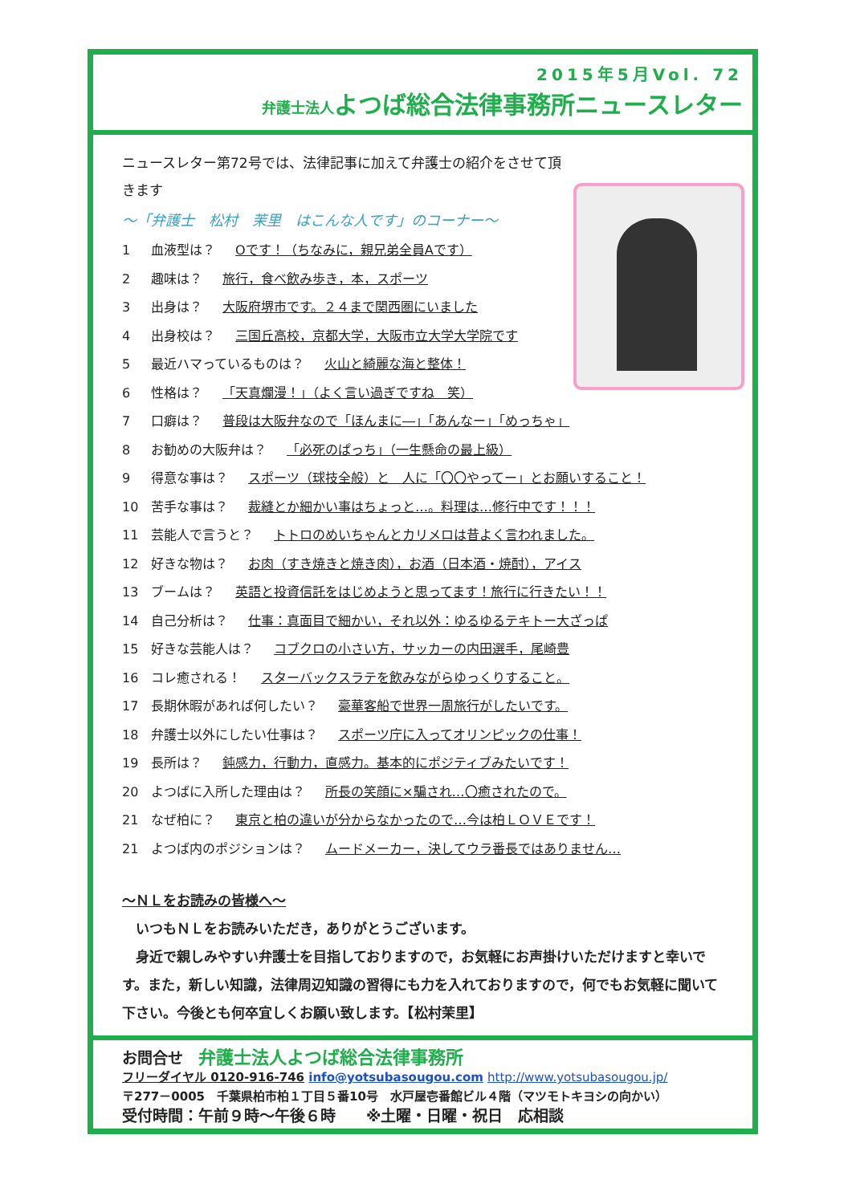2015年5月Vol. 72
弁護士法人よつば総合法律事務所ニュースレター
ニュースレター第72号では、法律記事に加えて弁護士の紹介をさせて頂きます
～「弁護士　松村　茉里　はこんな人です」のコーナー～
1 血液型は？ Oです！（ちなみに，親兄弟全員Aです）
2 趣味は？ 旅行，食べ飲み歩き，本，スポーツ
3 出身は？ 大阪府堺市です。２４まで関西圏にいました
4 出身校は？ 三国丘高校，京都大学，大阪市立大学大学院です
5 最近ハマっているものは？ 火山と綺麗な海と整体！
6 性格は？ 「天真爛漫！」（よく言い過ぎですね　笑）
7 口癖は？ 普段は大阪弁なので「ほんまに―」「あんなー」「めっちゃ」
8 お勧めの大阪弁は？ 「必死のぱっち」（一生懸命の最上級）
9 得意な事は？ スポーツ（球技全般）と　人に「〇〇やってー」とお願いすること！
10 苦手な事は？ 裁縫とか細かい事はちょっと…。料理は…修行中です！！！
11 芸能人で言うと？ トトロのめいちゃんとカリメロは昔よく言われました。
12 好きな物は？ お肉（すき焼きと焼き肉），お酒（日本酒・焼酎），アイス
13 ブームは？ 英語と投資信託をはじめようと思ってます！旅行に行きたい！！
14 自己分析は？ 仕事：真面目で細かい，それ以外：ゆるゆるテキトー大ざっぱ
15 好きな芸能人は？ コブクロの小さい方，サッカーの内田選手，尾崎豊
16 コレ癒される！ スターバックスラテを飲みながらゆっくりすること。
17 長期休暇があれば何したい？ 豪華客船で世界一周旅行がしたいです。
18 弁護士以外にしたい仕事は？ スポーツ庁に入ってオリンピックの仕事！
19 長所は？ 鈍感力，行動力，直感力。基本的にポジティブみたいです！
20 よつばに入所した理由は？ 所長の笑顔に×騙され…〇癒されたので。
21 なぜ柏に？ 東京と柏の違いが分からなかったので…今は柏ＬＯＶＥです！
21 よつば内のポジションは？ ムードメーカー，決してウラ番長ではありません…
～ＮＬをお読みの皆様へ～
　いつもＮＬをお読みいただき，ありがとうございます。
　身近で親しみやすい弁護士を目指しておりますので，お気軽にお声掛けいただけますと幸いです。また，新しい知識，法律周辺知識の習得にも力を入れておりますので，何でもお気軽に聞いて下さい。今後とも何卒宜しくお願い致します。【松村茉里】
お問合せ　弁護士法人よつば総合法律事務所
フリーダイヤル 0120-916-746 info@yotsubasougou.com http://www.yotsubasougou.jp/
〒277－0005　千葉県柏市柏１丁目５番10号　水戸屋壱番館ビル４階（マツモトキヨシの向かい）
受付時間：午前９時～午後６時　　※土曜・日曜・祝日　応相談